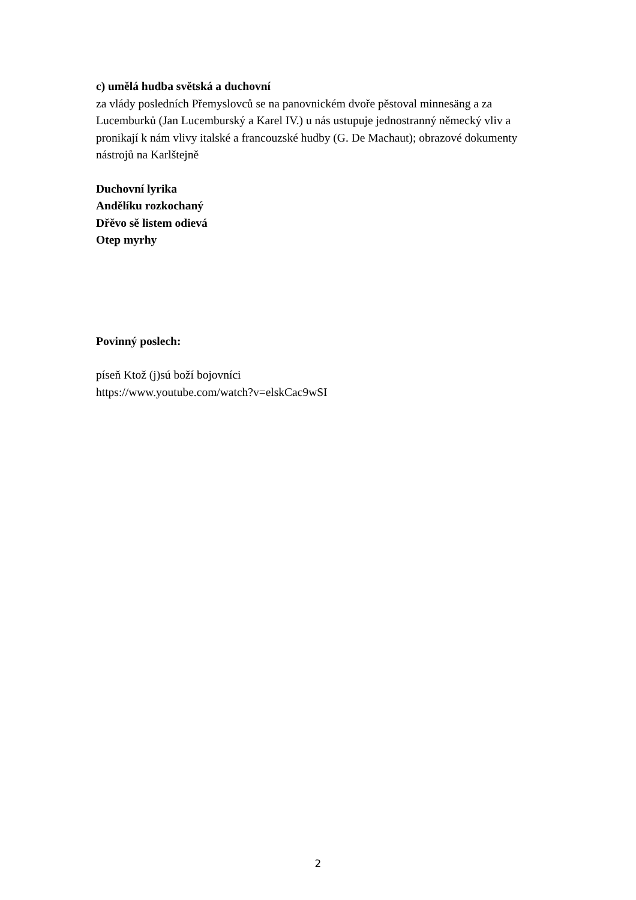c) umělá hudba světská a duchovní
za vlády posledních Přemyslovců se na panovnickém dvoře pěstoval minnesäng a za Lucemburků (Jan Lucemburský a Karel IV.) u nás ustupuje jednostranný německý vliv a pronikají k nám vlivy italské a francouzské hudby (G. De Machaut); obrazové dokumenty nástrojů na Karlštejně
Duchovní lyrika
Andělíku rozkochaný
Dřěvo sě listem odievá
Otep myrhy
Povinný poslech:
píseň Ktož (j)sú boží bojovníci
https://www.youtube.com/watch?v=elskCac9wSI
2